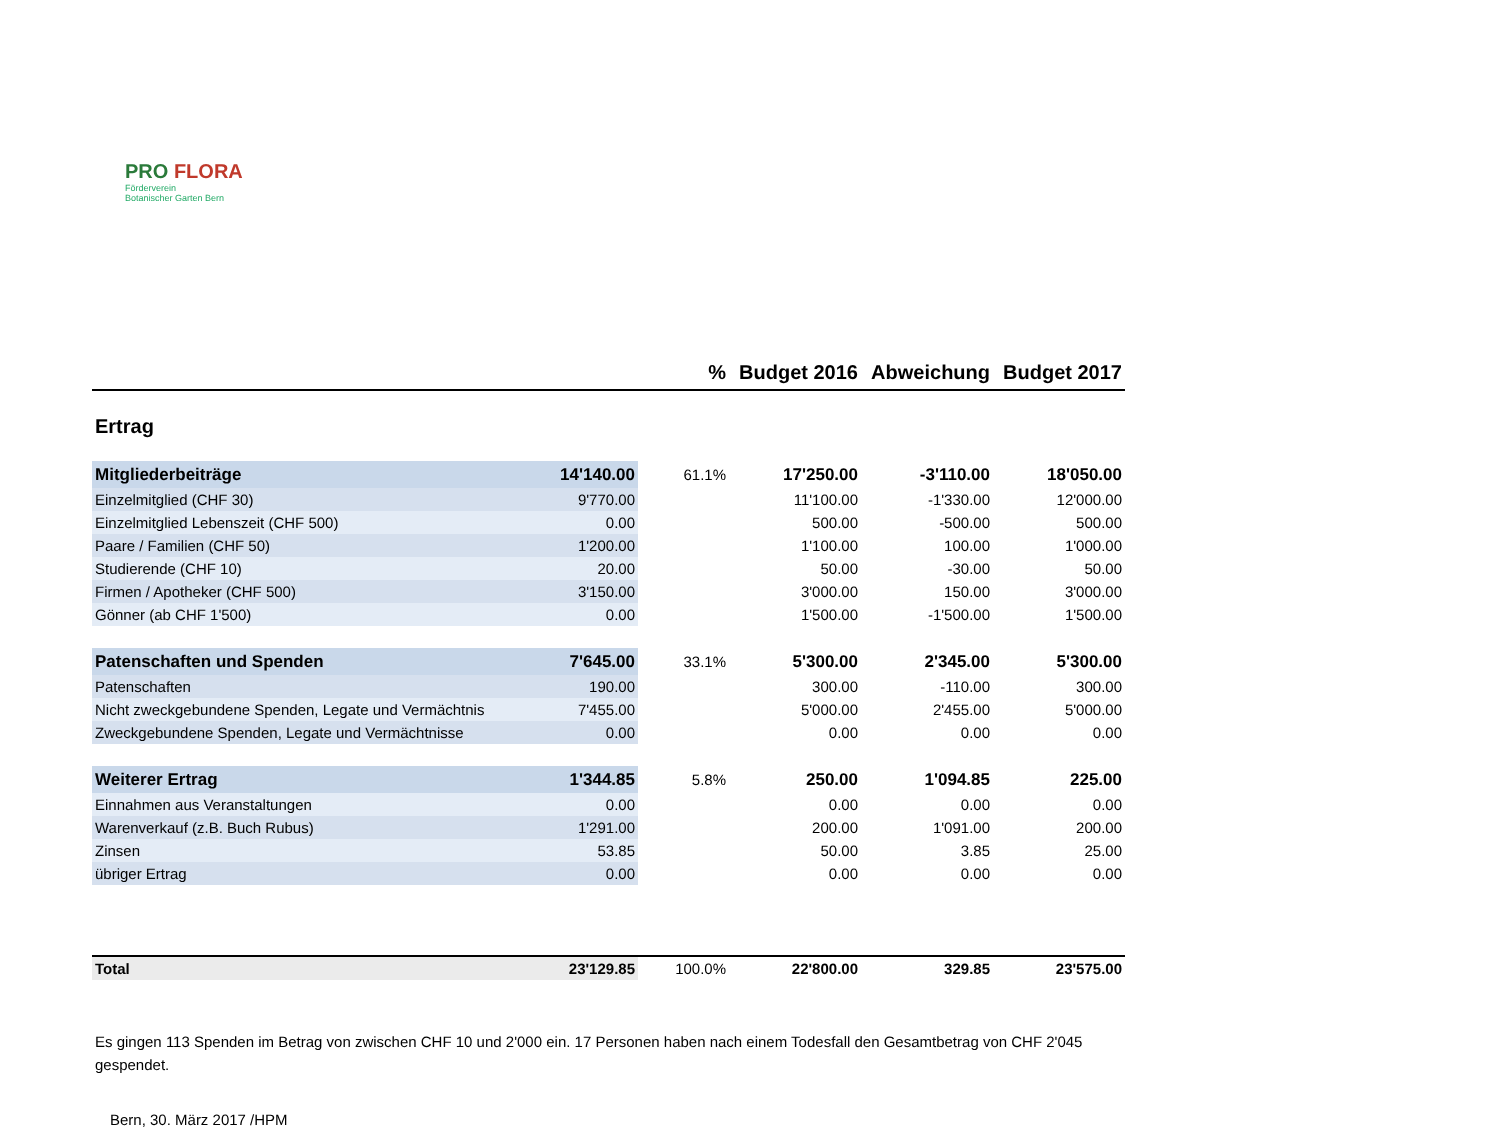PRO FLORA
Förderverein
Botanischer Garten Bern
| | | % | Budget 2016 | Abweichung | Budget 2017 |
| --- | --- | --- | --- | --- | --- |
| Ertrag | | | | | |
| Mitgliederbeiträge | 14'140.00 | 61.1% | 17'250.00 | -3'110.00 | 18'050.00 |
| Einzelmitglied (CHF 30) | 9'770.00 | | 11'100.00 | -1'330.00 | 12'000.00 |
| Einzelmitglied Lebenszeit (CHF 500) | 0.00 | | 500.00 | -500.00 | 500.00 |
| Paare / Familien (CHF 50) | 1'200.00 | | 1'100.00 | 100.00 | 1'000.00 |
| Studierende (CHF 10) | 20.00 | | 50.00 | -30.00 | 50.00 |
| Firmen / Apotheker (CHF 500) | 3'150.00 | | 3'000.00 | 150.00 | 3'000.00 |
| Gönner (ab CHF 1'500) | 0.00 | | 1'500.00 | -1'500.00 | 1'500.00 |
| Patenschaften und Spenden | 7'645.00 | 33.1% | 5'300.00 | 2'345.00 | 5'300.00 |
| Patenschaften | 190.00 | | 300.00 | -110.00 | 300.00 |
| Nicht zweckgebundene Spenden, Legate und Vermächtnis | 7'455.00 | | 5'000.00 | 2'455.00 | 5'000.00 |
| Zweckgebundene Spenden, Legate und Vermächtnisse | 0.00 | | 0.00 | 0.00 | 0.00 |
| Weiterer Ertrag | 1'344.85 | 5.8% | 250.00 | 1'094.85 | 225.00 |
| Einnahmen aus Veranstaltungen | 0.00 | | 0.00 | 0.00 | 0.00 |
| Warenverkauf (z.B. Buch Rubus) | 1'291.00 | | 200.00 | 1'091.00 | 200.00 |
| Zinsen | 53.85 | | 50.00 | 3.85 | 25.00 |
| übriger Ertrag | 0.00 | | 0.00 | 0.00 | 0.00 |
| Total | 23'129.85 | 100.0% | 22'800.00 | 329.85 | 23'575.00 |
Es gingen 113 Spenden im Betrag von zwischen CHF 10 und 2'000 ein. 17 Personen haben nach einem Todesfall den Gesamtbetrag von CHF 2'045 gespendet.
Bern, 30. März 2017 /HPM